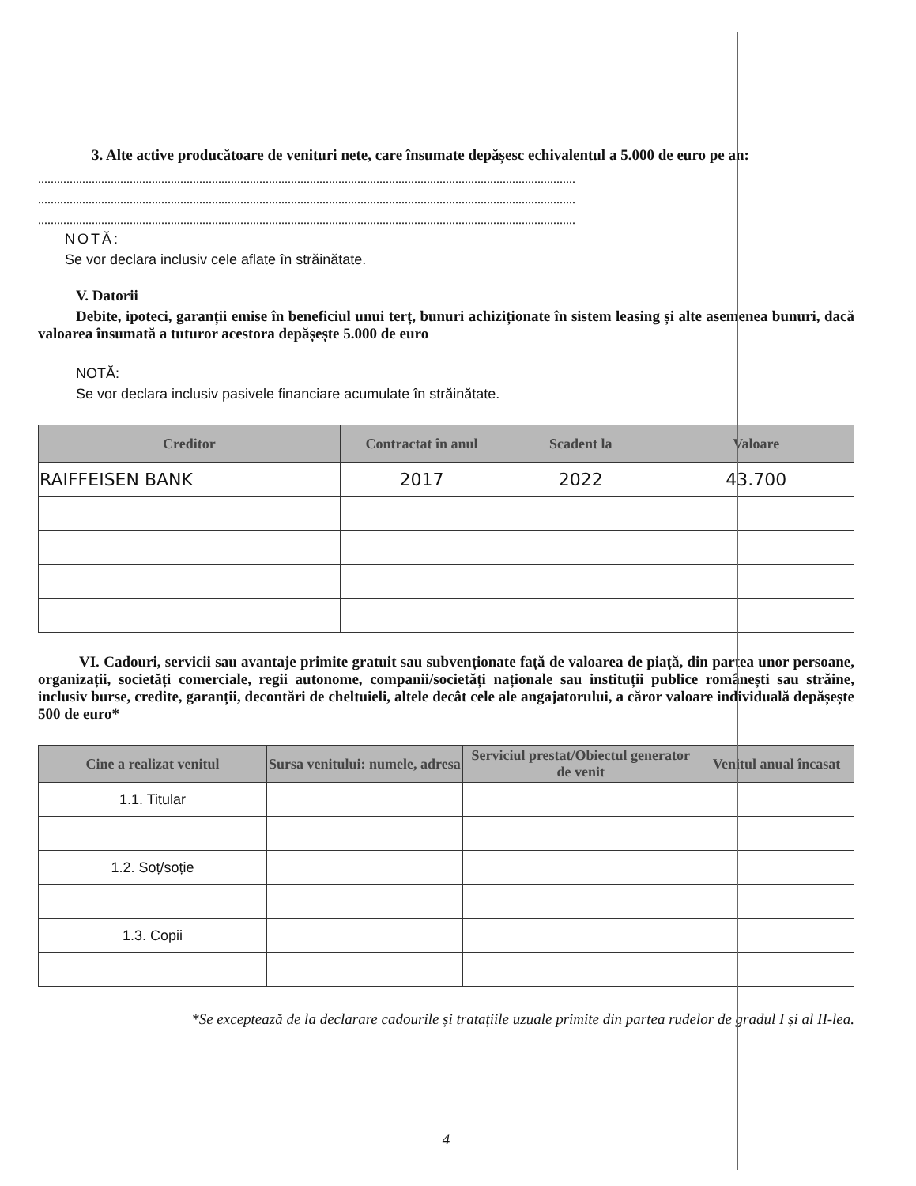3. Alte active producătoare de venituri nete, care însumate depășesc echivalentul a 5.000 de euro pe an:
..........................................................................................................................................................................
..........................................................................................................................................................................
..........................................................................................................................................................................
NOTĂ:
Se vor declara inclusiv cele aflate în străinătate.
V. Datorii
Debite, ipoteci, garanții emise în beneficiul unui terț, bunuri achiziționate în sistem leasing și alte asemenea bunuri, dacă valoarea însumată a tuturor acestora depășește 5.000 de euro
NOTĂ:
Se vor declara inclusiv pasivele financiare acumulate în străinătate.
| Creditor | Contractat în anul | Scadent la | Valoare |
| --- | --- | --- | --- |
| RAIFFEISEN BANK | 2017 | 2022 | 43.700 |
VI. Cadouri, servicii sau avantaje primite gratuit sau subvenționate față de valoarea de piață, din partea unor persoane, organizații, societăți comerciale, regii autonome, companii/societăți naționale sau instituții publice românești sau străine, inclusiv burse, credite, garanții, decontări de cheltuieli, altele decât cele ale angajatorului, a căror valoare individuală depășește 500 de euro*
| Cine a realizat venitul | Sursa venitului: numele, adresa | Serviciul prestat/Obiectul generator de venit | Venitul anual încasat |
| --- | --- | --- | --- |
| 1.1. Titular | | | |
| 1.2. Soț/soție | | | |
| 1.3. Copii | | | |
*Se exceptează de la declarare cadourile și tratațiile uzuale primite din partea rudelor de gradul I și al II-lea.
4